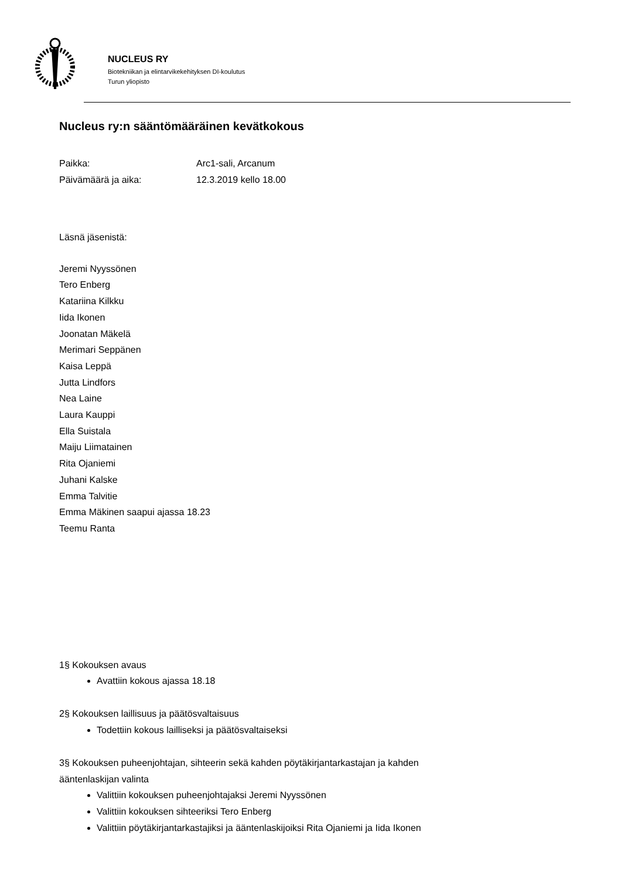NUCLEUS RY
Biotekniikan ja elintarvikekehityksen DI-koulutus
Turun yliopisto
Nucleus ry:n sääntömääräinen kevätkokous
Paikka: Arc1-sali, Arcanum
Päivämäärä ja aika: 12.3.2019 kello 18.00
Läsnä jäsenistä:
Jeremi Nyyssönen
Tero Enberg
Katariina Kilkku
Iida Ikonen
Joonatan Mäkelä
Merimari Seppänen
Kaisa Leppä
Jutta Lindfors
Nea Laine
Laura Kauppi
Ella Suistala
Maiju Liimatainen
Rita Ojaniemi
Juhani Kalske
Emma Talvitie
Emma Mäkinen saapui ajassa 18.23
Teemu Ranta
1§ Kokouksen avaus
Avattiin kokous ajassa 18.18
2§ Kokouksen laillisuus ja päätösvaltaisuus
Todettiin kokous lailliseksi ja päätösvaltaiseksi
3§ Kokouksen puheenjohtajan, sihteerin sekä kahden pöytäkirjantarkastajan ja kahden
ääntenlaskijan valinta
Valittiin kokouksen puheenjohtajaksi Jeremi Nyyssönen
Valittiin kokouksen sihteeriksi Tero Enberg
Valittiin pöytäkirjantarkastajiksi ja ääntenlaskijoiksi Rita Ojaniemi ja Iida Ikonen